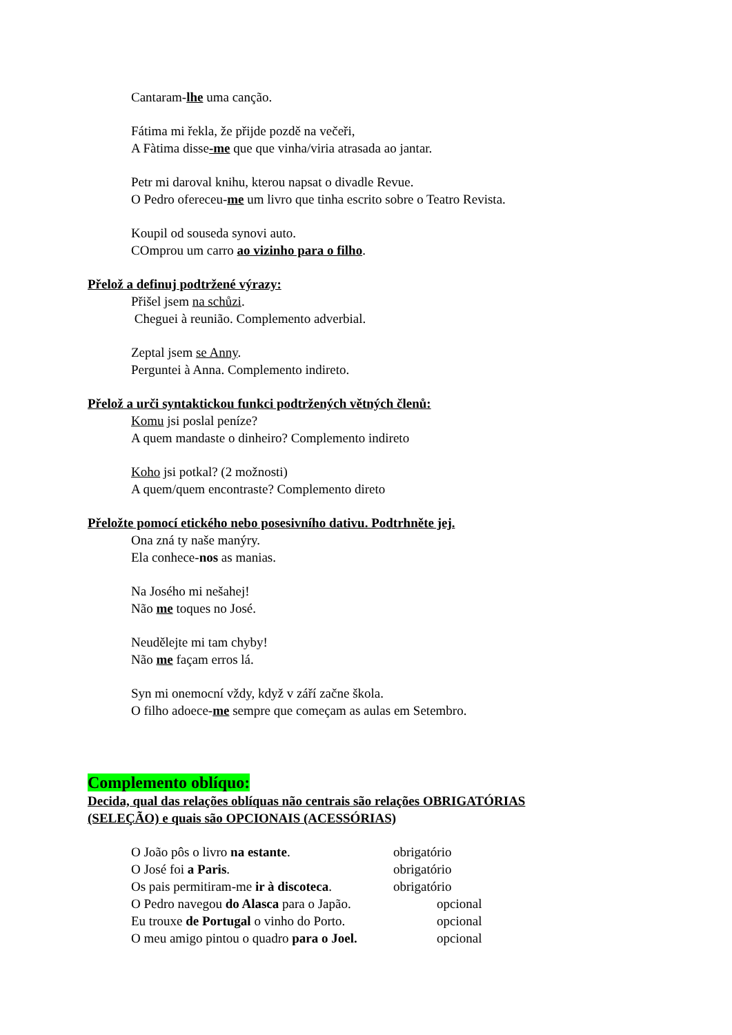Cantaram-lhe uma canção.
Fátima mi řekla, že přijde pozdě na večeři,
A Fàtima disse-me que que vinha/viria atrasada ao jantar.
Petr mi daroval knihu, kterou napsat o divadle Revue.
O Pedro ofereceu-me um livro que tinha escrito sobre o Teatro Revista.
Koupil od souseda synovi auto.
COmprou um carro ao vizinho para o filho.
Přelož a definuj podtržené výrazy:
Přišel jsem na schůzi.
Cheguei à reunião. Complemento adverbial.
Zeptal jsem se Anny.
Perguntei à Anna. Complemento indireto.
Přelož a urči syntaktickou funkci podtržených větných členů:
Komu jsi poslal peníze?
A quem mandaste o dinheiro? Complemento indireto
Koho jsi potkal? (2 možnosti)
A quem/quem encontraste? Complemento direto
Přeložte pomocí etického nebo posesivního dativu. Podtrhněte jej.
Ona zná ty naše manýry.
Ela conhece-nos as manias.
Na Josého mi nešahej!
Não me toques no José.
Neudělejte mi tam chyby!
Não me façam erros lá.
Syn mi onemocní vždy, když v září začne škola.
O filho adoece-me sempre que começam as aulas em Setembro.
Complemento oblíquo:
Decida, qual das relações oblíquas não centrais são relações OBRIGATÓRIAS
(SELEÇÃO) e quais são OPCIONAIS (ACESSÓRIAS)
O João pôs o livro na estante. obrigatório
O José foi a Paris. obrigatório
Os pais permitiram-me ir à discoteca. obrigatório
O Pedro navegou do Alasca para o Japão. opcional
Eu trouxe de Portugal o vinho do Porto. opcional
O meu amigo pintou o quadro para o Joel. opcional